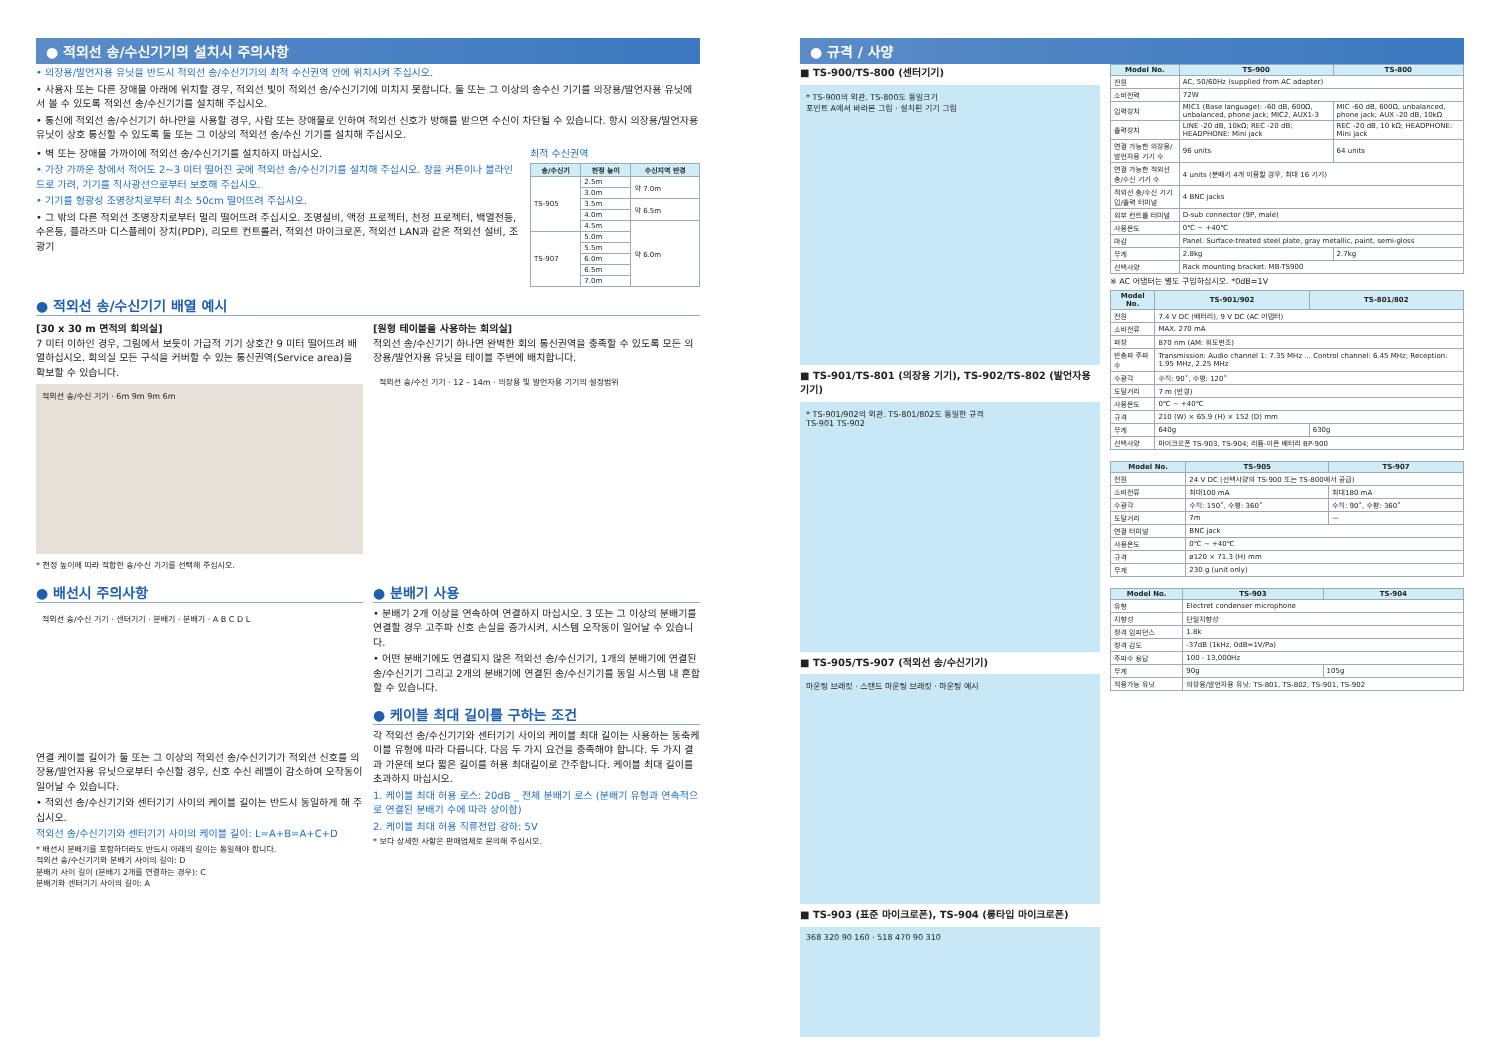● 적외선 송/수신기기의 설치시 주의사항
• 의장용/발언자용 유닛을 반드시 적외선 송/수신기기의 최적 수신권역 안에 위치시켜 주십시오.
• 사용자 또는 다른 장애물 아래에 위치할 경우, 적외선 빛이 적외선 송/수신기기에 미치지 못합니다. 둘 또는 그 이상의 송수신 기기를 의장용/발언자용 유닛에서 볼 수 있도록 적외선 송/수신기기를 설치해 주십시오.
• 통신에 적외선 송/수신기기 하나만을 사용할 경우, 사람 또는 장애물로 인하여 적외선 신호가 방해를 받으면 수신이 차단될 수 있습니다. 항시 의장용/발언자용 유닛이 상호 통신할 수 있도록 둘 또는 그 이상의 적외선 송/수신 기기를 설치해 주십시오.
• 벽 또는 장애물 가까이에 적외선 송/수신기기를 설치하지 마십시오.
• 가장 가까운 창에서 적어도 2~3 미터 떨어진 곳에 적외선 송/수신기기를 설치해 주십시오. 창을 커튼이나 블라인드로 가려, 기기를 직사광선으로부터 보호해 주십시오.
• 기기를 형광성 조명장치로부터 최소 50cm 떨어뜨려 주십시오.
• 그 밖의 다른 적외선 조명장치로부터 멀리 떨어뜨려 주십시오. 조명설비, 액정 프로젝터, 천정 프로젝터, 백열전등, 수은등, 플라즈마 디스플레이 장치(PDP), 리모트 컨트롤러, 적외선 마이크로폰, 적외선 LAN과 같은 적외선 설비, 조광기
최적 수신권역
| 송/수신기 | 천정 높이 | 수신지역 반경 |
| --- | --- | --- |
| TS-905 | 2.5m | 약 7.0m |
| | 3.0m | |
| | 3.5m | 약 6.5m |
| | 4.0m | |
| | 4.5m | 약 6.0m |
| TS-907 | 5.0m | |
| | 5.5m | |
| | 6.0m | |
| | 6.5m | |
| | 7.0m | |
● 적외선 송/수신기기 배열 예시
[30 x 30 m 면적의 회의실]
7 미터 이하인 경우, 그림에서 보듯이 가급적 기기 상호간 9 미터 떨어뜨려 배열하십시오. 회의실 모든 구석을 커버할 수 있는 통신권역(Service area)을 확보할 수 있습니다.
적외선 송/수신 기기 · 6m 9m 9m 6m
[원형 테이블을 사용하는 회의실]
적외선 송/수신기기 하나면 완벽한 회의 통신권역을 충족할 수 있도록 모든 의장용/발언자용 유닛을 테이블 주변에 배치합니다.
적외선 송/수신 기기 · 12 – 14m · 의장용 및 발언자용 기기의 설정범위
* 천정 높이에 따라 적합한 송/수신 기기를 선택해 주십시오.
● 배선시 주의사항
적외선 송/수신 기기 · 센터기기 · 분배기 · 분배기 · A B C D L
연결 케이블 길이가 둘 또는 그 이상의 적외선 송/수신기기가 적외선 신호를 의장용/발언자용 유닛으로부터 수신할 경우, 신호 수신 레벨이 감소하여 오작동이 일어날 수 있습니다.
• 적외선 송/수신기기와 센터기기 사이의 케이블 길이는 반드시 동일하게 해 주십시오.
적외선 송/수신기기와 센터기기 사이의 케이블 길이: L=A+B=A+C+D
* 배선시 분배기를 포함하더라도 반드시 아래의 길이는 동일해야 합니다.
적외선 송/수신기기와 분배기 사이의 길이: D
분배기 사이 길이 (분배기 2개를 연결하는 경우): C
분배기와 센터기기 사이의 길이: A
● 분배기 사용
• 분배기 2개 이상을 연속하여 연결하지 마십시오. 3 또는 그 이상의 분배기를 연결할 경우 고주파 신호 손실을 증가시켜, 시스템 오작동이 일어날 수 있습니다.
• 어떤 분배기에도 연결되지 않은 적외선 송/수신기기, 1개의 분배기에 연결된 송/수신기기 그리고 2개의 분배기에 연결된 송/수신기기를 동일 시스템 내 혼합할 수 있습니다.
● 케이블 최대 길이를 구하는 조건
각 적외선 송/수신기기와 센터기기 사이의 케이블 최대 길이는 사용하는 동축케이블 유형에 따라 다릅니다. 다음 두 가지 요건을 충족해야 합니다. 두 가지 결과 가운데 보다 짧은 길이를 허용 최대길이로 간주합니다. 케이블 최대 길이를 초과하지 마십시오.
1. 케이블 최대 허용 로스: 20dB _ 전체 분배기 로스 (분배기 유형과 연속적으로 연결된 분배기 수에 따라 상이함)
2. 케이블 최대 허용 직류전압 강하: 5V
* 보다 상세한 사항은 판매업체로 문의해 주십시오.
● 규격 / 사양
■ TS-900/TS-800 (센터기기)
* TS-900의 외관. TS-800도 동일크기
포인트 A에서 바라본 그림 · 설치된 기기 그림
■ TS-901/TS-801 (의장용 기기), TS-902/TS-802 (발언자용 기기)
* TS-901/902의 외관. TS-801/802도 동일한 규격
TS-901 TS-902
■ TS-905/TS-907 (적외선 송/수신기기)
마운팅 브래킷 · 스탠드 마운팅 브래킷 · 마운팅 예시
■ TS-903 (표준 마이크로폰), TS-904 (롱타입 마이크로폰)
368 320 90 160 · 518 470 90 310
| Model No. | TS-900 | TS-800 |
| --- | --- | --- |
| 전원 | AC, 50/60Hz (supplied from AC adapter) | |
| 소비전력 | 72W | |
| 입력장치 | MIC1 (Base language): -60 dB, 600Ω, unbalanced, phone jack; MIC2, AUX1-3 | MIC -60 dB, 600Ω, unbalanced, phone jack; AUX -20 dB, 10kΩ |
| 출력장치 | LINE -20 dB, 10kΩ; REC -20 dB; HEADPHONE: Mini jack | REC -20 dB, 10 kΩ; HEADPHONE: Mini jack |
| 연결 가능한 의장용/발언자용 기기 수 | 96 units | 64 units |
| 연결 가능한 적외선 송/수신 기기 수 | 4 units (분배기 4개 이용할 경우, 최대 16 기기) | |
| 적외선 송/수신 기기 입/출력 터미널 | 4 BNC jacks | |
| 외부 컨트롤 터미널 | D-sub connector (9P, male) | |
| 사용온도 | 0℃ ~ +40℃ | |
| 마감 | Panel: Surface-treated steel plate, gray metallic, paint, semi-gloss | |
| 무게 | 2.8kg | 2.7kg |
| 선택사양 | Rack mounting bracket: MB-TS900 | |
※ AC 어댑터는 별도 구입하십시오. *0dB=1V
| Model No. | TS-901/902 | TS-801/802 |
| --- | --- | --- |
| 전원 | 7.4 V DC (배터리), 9 V DC (AC 어댑터) | |
| 소비전류 | MAX. 270 mA | |
| 파장 | 870 nm (AM: 휘도변조) | |
| 반송파 주파수 | Transmission: Audio channel 1: 7.35 MHz ... Control channel: 6.45 MHz; Reception: 1.95 MHz, 2.25 MHz | |
| 수광각 | 수직: 90˚, 수평: 120˚ | |
| 도달거리 | 7 m (반경) | |
| 사용온도 | 0℃ ~ +40℃ | |
| 규격 | 210 (W) × 65.9 (H) × 152 (D) mm | |
| 무게 | 640g | 630g |
| 선택사양 | 마이크로폰 TS-903, TS-904; 리튬-이온 배터리 BP-900 | |
| Model No. | TS-905 | TS-907 |
| --- | --- | --- |
| 전원 | 24 V DC (선택사양의 TS-900 또는 TS-800에서 공급) | |
| 소비전류 | 최대100 mA | 최대180 mA |
| 수광각 | 수직: 150˚, 수평: 360˚ | 수직: 90˚, 수평: 360˚ |
| 도달거리 | 7m | — |
| 연결 터미널 | BNC jack | |
| 사용온도 | 0℃ ~ +40℃ | |
| 규격 | ø120 × 71.3 (H) mm | |
| 무게 | 230 g (unit only) | |
| Model No. | TS-903 | TS-904 |
| --- | --- | --- |
| 유형 | Electret condenser microphone | |
| 지향성 | 단일지향성 | |
| 정격 임피던스 | 1.8k | |
| 정격 감도 | -37dB (1kHz, 0dB=1V/Pa) | |
| 주파수 응답 | 100 - 13,000Hz | |
| 무게 | 90g | 105g |
| 적용가능 유닛 | 의장용/발언자용 유닛: TS-801, TS-802, TS-901, TS-902 | |